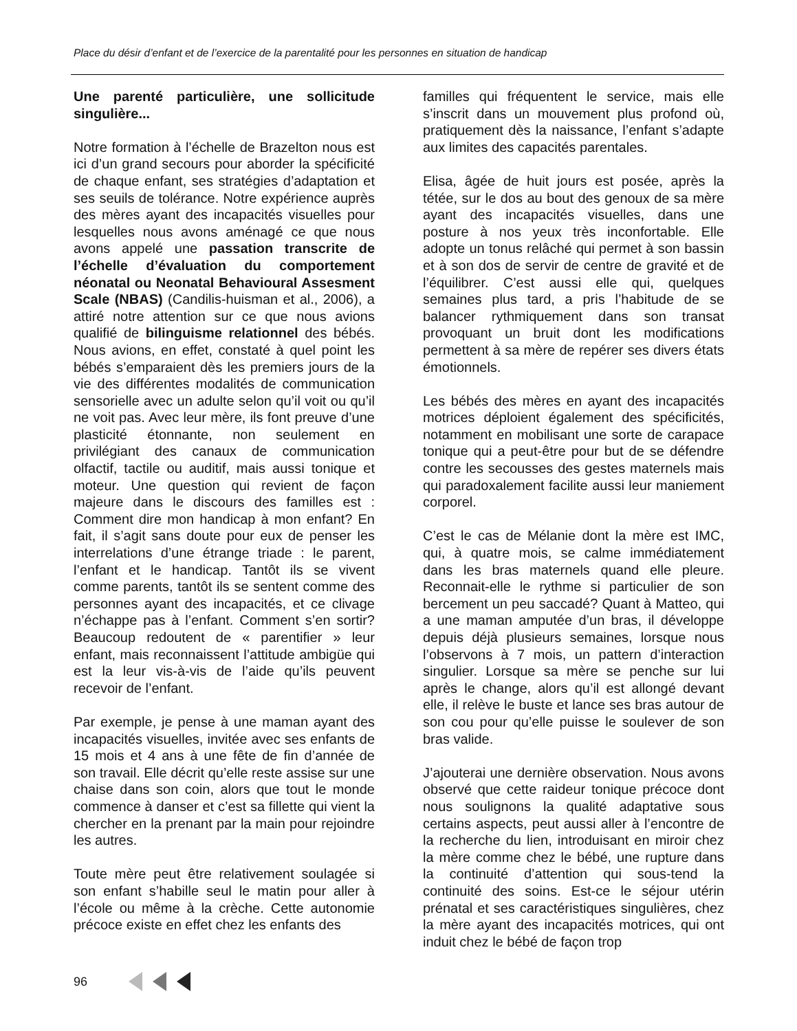Place du désir d’enfant et de l’exercice de la parentalité pour les personnes en situation de handicap
Une parenté particulière, une sollicitude singulière...
Notre formation à l’échelle de Brazelton nous est ici d’un grand secours pour aborder la spécificité de chaque enfant, ses stratégies d’adaptation et ses seuils de tolérance. Notre expérience auprès des mères ayant des incapacités visuelles pour lesquelles nous avons aménagé ce que nous avons appelé une passation transcrite de l’échelle d’évaluation du comportement néonatal ou Neonatal Behavioural Assesment Scale (NBAS) (Candilis-huisman et al., 2006), a attiré notre attention sur ce que nous avions qualifié de bilinguisme relationnel des bébés. Nous avions, en effet, constaté à quel point les bébés s’emparaient dès les premiers jours de la vie des différentes modalités de communication sensorielle avec un adulte selon qu’il voit ou qu’il ne voit pas. Avec leur mère, ils font preuve d’une plasticité étonnante, non seulement en privilégiant des canaux de communication olfactif, tactile ou auditif, mais aussi tonique et moteur. Une question qui revient de façon majeure dans le discours des familles est : Comment dire mon handicap à mon enfant? En fait, il s’agit sans doute pour eux de penser les interrelations d’une étrange triade : le parent, l’enfant et le handicap. Tantôt ils se vivent comme parents, tantôt ils se sentent comme des personnes ayant des incapacités, et ce clivage n’échappe pas à l’enfant. Comment s’en sortir? Beaucoup redoutent de « parentifier » leur enfant, mais reconnaissent l’attitude ambigüe qui est la leur vis-à-vis de l’aide qu’ils peuvent recevoir de l’enfant.
Par exemple, je pense à une maman ayant des incapacités visuelles, invitée avec ses enfants de 15 mois et 4 ans à une fête de fin d’année de son travail. Elle décrit qu’elle reste assise sur une chaise dans son coin, alors que tout le monde commence à danser et c’est sa fillette qui vient la chercher en la prenant par la main pour rejoindre les autres.
Toute mère peut être relativement soulagée si son enfant s’habille seul le matin pour aller à l’école ou même à la crèche. Cette autonomie précoce existe en effet chez les enfants des
familles qui fréquentent le service, mais elle s’inscrit dans un mouvement plus profond où, pratiquement dès la naissance, l’enfant s’adapte aux limites des capacités parentales.
Elisa, âgée de huit jours est posée, après la tétée, sur le dos au bout des genoux de sa mère ayant des incapacités visuelles, dans une posture à nos yeux très inconfortable. Elle adopte un tonus relâché qui permet à son bassin et à son dos de servir de centre de gravité et de l’équilibrer. C’est aussi elle qui, quelques semaines plus tard, a pris l’habitude de se balancer rythmiquement dans son transat provoquant un bruit dont les modifications permettent à sa mère de repérer ses divers états émotionnels.
Les bébés des mères en ayant des incapacités motrices déploient également des spécificités, notamment en mobilisant une sorte de carapace tonique qui a peut-être pour but de se défendre contre les secousses des gestes maternels mais qui paradoxalement facilite aussi leur maniement corporel.
C’est le cas de Mélanie dont la mère est IMC, qui, à quatre mois, se calme immédiatement dans les bras maternels quand elle pleure. Reconnait-elle le rythme si particulier de son bercement un peu saccadé? Quant à Matteo, qui a une maman amputée d’un bras, il développe depuis déjà plusieurs semaines, lorsque nous l’observons à 7 mois, un pattern d’interaction singulier. Lorsque sa mère se penche sur lui après le change, alors qu’il est allongé devant elle, il relève le buste et lance ses bras autour de son cou pour qu’elle puisse le soulever de son bras valide.
J’ajouterai une dernière observation. Nous avons observé que cette raideur tonique précoce dont nous soulignons la qualité adaptative sous certains aspects, peut aussi aller à l’encontre de la recherche du lien, introduisant en miroir chez la mère comme chez le bébé, une rupture dans la continuité d’attention qui sous-tend la continuité des soins. Est-ce le séjour utérin prénatal et ses caractéristiques singulières, chez la mère ayant des incapacités motrices, qui ont induit chez le bébé de façon trop
96